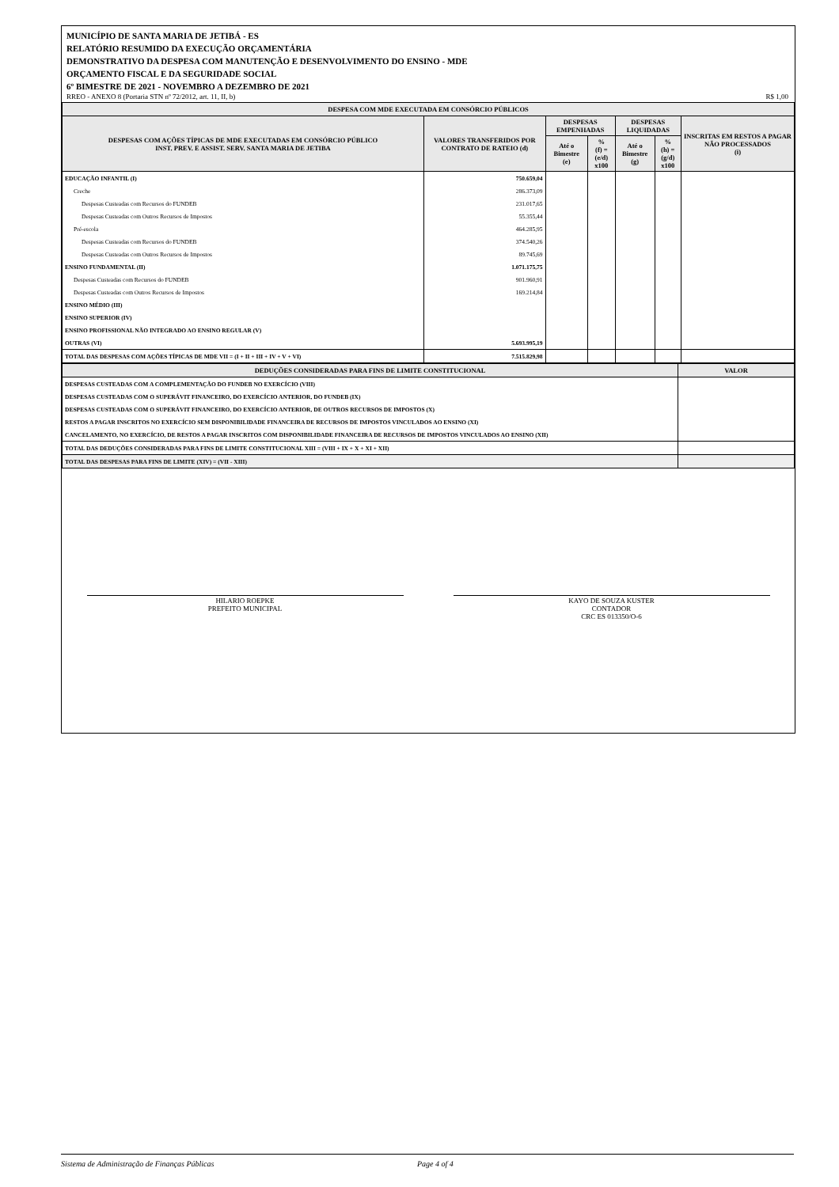MUNICÍPIO DE SANTA MARIA DE JETIBÁ - ES
RELATÓRIO RESUMIDO DA EXECUÇÃO ORÇAMENTÁRIA
DEMONSTRATIVO DA DESPESA COM MANUTENÇÃO E DESENVOLVIMENTO DO ENSINO - MDE
ORÇAMENTO FISCAL E DA SEGURIDADE SOCIAL
6º BIMESTRE DE 2021 - NOVEMBRO A DEZEMBRO DE 2021
RREO - ANEXO 8 (Portaria STN nº 72/2012, art. 11, II, b) R$ 1,00
| DESPESA COM MDE EXECUTADA EM CONSÓRCIO PÚBLICOS | | | | | | |
| --- | --- | --- | --- | --- | --- | --- |
| DESPESAS COM AÇÕES TÍPICAS DE MDE EXECUTADAS EM CONSÓRCIO PÚBLICO INST. PREV. E ASSIST. SERV. SANTA MARIA DE JETIBA | VALORES TRANSFERIDOS POR CONTRATO DE RATEIO (d) | DESPESAS EMPENHADAS | | DESPESAS LIQUIDADAS | | INSCRITAS EM RESTOS A PAGAR NÃO PROCESSADOS (i) |
| | | Até o Bimestre (e) | % (f) = (e/d) x100 | Até o Bimestre (g) | % (h) = (g/d) x100 | |
| EDUCAÇÃO INFANTIL (I) | 750.659,04 | | | | | |
| Creche | 286.373,09 | | | | | |
| Despesas Custeadas com Recursos do FUNDEB | 231.017,65 | | | | | |
| Despesas Custeadas com Outros Recursos de Impostos | 55.355,44 | | | | | |
| Pré-escola | 464.285,95 | | | | | |
| Despesas Custeadas com Recursos do FUNDEB | 374.540,26 | | | | | |
| Despesas Custeadas com Outros Recursos de Impostos | 89.745,69 | | | | | |
| ENSINO FUNDAMENTAL (II) | 1.071.175,75 | | | | | |
| Despesas Custeadas com Recursos do FUNDEB | 901.960,91 | | | | | |
| Despesas Custeadas com Outros Recursos de Impostos | 169.214,84 | | | | | |
| ENSINO MÉDIO (III) | | | | | | |
| ENSINO SUPERIOR (IV) | | | | | | |
| ENSINO PROFISSIONAL NÃO INTEGRADO AO ENSINO REGULAR (V) | | | | | | |
| OUTRAS (VI) | 5.693.995,19 | | | | | |
| TOTAL DAS DESPESAS COM AÇÕES TÍPICAS DE MDE VII = (I + II + III + IV + V + VI) | 7.515.829,98 | | | | | |
| DEDUÇÕES CONSIDERADAS PARA FINS DE LIMITE CONSTITUCIONAL | VALOR |
| --- | --- |
| DESPESAS CUSTEADAS COM A COMPLEMENTAÇÃO DO FUNDEB NO EXERCÍCIO (VIII) | |
| DESPESAS CUSTEADAS COM O SUPERÁVIT FINANCEIRO, DO EXERCÍCIO ANTERIOR, DO FUNDEB (IX) | |
| DESPESAS CUSTEADAS COM O SUPERÁVIT FINANCEIRO, DO EXERCÍCIO ANTERIOR, DE OUTROS RECURSOS DE IMPOSTOS (X) | |
| RESTOS A PAGAR INSCRITOS NO EXERCÍCIO SEM DISPONIBILIDADE FINANCEIRA DE RECURSOS DE IMPOSTOS VINCULADOS AO ENSINO (XI) | |
| CANCELAMENTO, NO EXERCÍCIO, DE RESTOS A PAGAR INSCRITOS COM DISPONIBILIDADE FINANCEIRA DE RECURSOS DE IMPOSTOS VINCULADOS AO ENSINO (XII) | |
| TOTAL DAS DEDUÇÕES CONSIDERADAS PARA FINS DE LIMITE CONSTITUCIONAL XIII = (VIII + IX + X + XI + XII) | |
| TOTAL DAS DESPESAS PARA FINS DE LIMITE (XIV) = (VII - XIII) | |
HILARIO ROEPKE
PREFEITO MUNICIPAL
KAYO DE SOUZA KUSTER
CONTADOR
CRC ES 013350/O-6
Sistema de Administração de Finanças Públicas Page 4 of 4